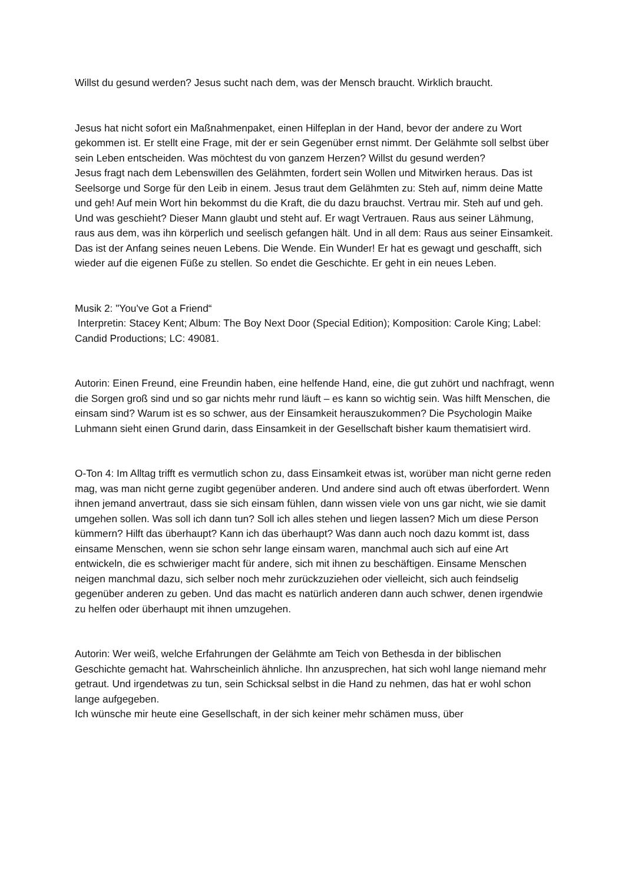Willst du gesund werden? Jesus sucht nach dem, was der Mensch braucht. Wirklich braucht.
Jesus hat nicht sofort ein Maßnahmenpaket, einen Hilfeplan in der Hand, bevor der andere zu Wort gekommen ist. Er stellt eine Frage, mit der er sein Gegenüber ernst nimmt. Der Gelähmte soll selbst über sein Leben entscheiden. Was möchtest du von ganzem Herzen? Willst du gesund werden?
Jesus fragt nach dem Lebenswillen des Gelähmten, fordert sein Wollen und Mitwirken heraus. Das ist Seelsorge und Sorge für den Leib in einem. Jesus traut dem Gelähmten zu: Steh auf, nimm deine Matte und geh! Auf mein Wort hin bekommst du die Kraft, die du dazu brauchst. Vertrau mir. Steh auf und geh.
Und was geschieht? Dieser Mann glaubt und steht auf. Er wagt Vertrauen. Raus aus seiner Lähmung, raus aus dem, was ihn körperlich und seelisch gefangen hält. Und in all dem: Raus aus seiner Einsamkeit. Das ist der Anfang seines neuen Lebens. Die Wende. Ein Wunder! Er hat es gewagt und geschafft, sich wieder auf die eigenen Füße zu stellen. So endet die Geschichte. Er geht in ein neues Leben.
Musik 2: "You've Got a Friend“
Interpretin: Stacey Kent; Album: The Boy Next Door (Special Edition); Komposition: Carole King; Label: Candid Productions; LC: 49081.
Autorin: Einen Freund, eine Freundin haben, eine helfende Hand, eine, die gut zuhört und nachfragt, wenn die Sorgen groß sind und so gar nichts mehr rund läuft – es kann so wichtig sein. Was hilft Menschen, die einsam sind? Warum ist es so schwer, aus der Einsamkeit herauszukommen? Die Psychologin Maike Luhmann sieht einen Grund darin, dass Einsamkeit in der Gesellschaft bisher kaum thematisiert wird.
O-Ton 4: Im Alltag trifft es vermutlich schon zu, dass Einsamkeit etwas ist, worüber man nicht gerne reden mag, was man nicht gerne zugibt gegenüber anderen. Und andere sind auch oft etwas überfordert. Wenn ihnen jemand anvertraut, dass sie sich einsam fühlen, dann wissen viele von uns gar nicht, wie sie damit umgehen sollen. Was soll ich dann tun? Soll ich alles stehen und liegen lassen? Mich um diese Person kümmern? Hilft das überhaupt? Kann ich das überhaupt? Was dann auch noch dazu kommt ist, dass einsame Menschen, wenn sie schon sehr lange einsam waren, manchmal auch sich auf eine Art entwickeln, die es schwieriger macht für andere, sich mit ihnen zu beschäftigen. Einsame Menschen neigen manchmal dazu, sich selber noch mehr zurückzuziehen oder vielleicht, sich auch feindselig gegenüber anderen zu geben. Und das macht es natürlich anderen dann auch schwer, denen irgendwie zu helfen oder überhaupt mit ihnen umzugehen.
Autorin: Wer weiß, welche Erfahrungen der Gelähmte am Teich von Bethesda in der biblischen Geschichte gemacht hat. Wahrscheinlich ähnliche. Ihn anzusprechen, hat sich wohl lange niemand mehr getraut. Und irgendetwas zu tun, sein Schicksal selbst in die Hand zu nehmen, das hat er wohl schon lange aufgegeben.
Ich wünsche mir heute eine Gesellschaft, in der sich keiner mehr schämen muss, über